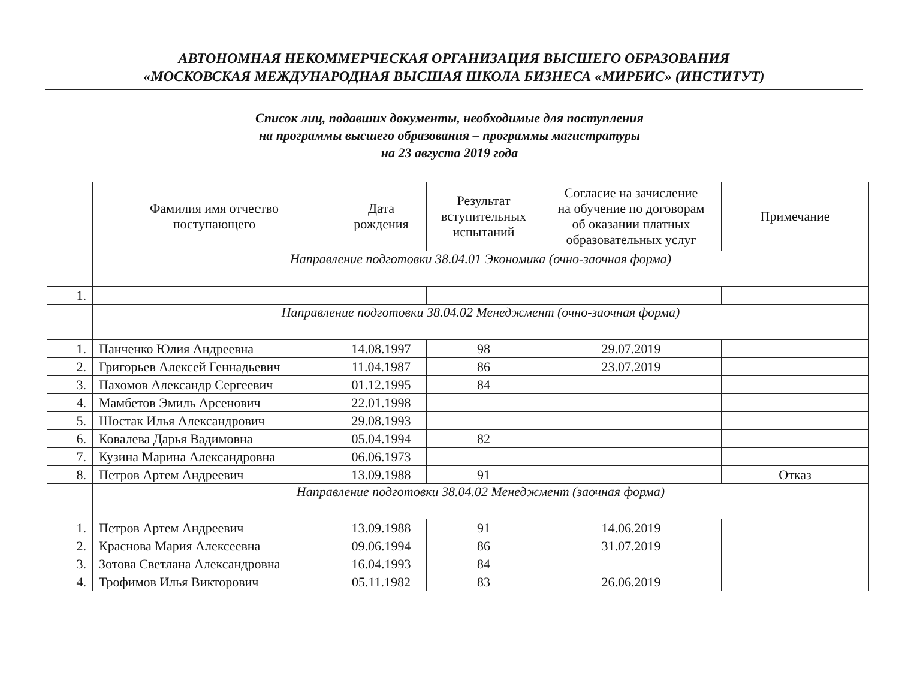АВТОНОМНАЯ НЕКОММЕРЧЕСКАЯ ОРГАНИЗАЦИЯ ВЫСШЕГО ОБРАЗОВАНИЯ
«МОСКОВСКАЯ МЕЖДУНАРОДНАЯ ВЫСШАЯ ШКОЛА БИЗНЕСА «МИРБИС» (ИНСТИТУТ)
Список лиц, подавших документы, необходимые для поступления
на программы высшего образования – программы магистратуры
на 23 августа 2019 года
| | Фамилия имя отчество поступающего | Дата рождения | Результат вступительных испытаний | Согласие на зачисление на обучение по договорам об оказании платных образовательных услуг | Примечание |
| --- | --- | --- | --- | --- | --- |
| | Направление подготовки 38.04.01 Экономика (очно-заочная форма) | | | | |
| 1. | | | | | |
| | Направление подготовки 38.04.02 Менеджмент (очно-заочная форма) | | | | |
| 1. | Панченко Юлия Андреевна | 14.08.1997 | 98 | 29.07.2019 | |
| 2. | Григорьев Алексей Геннадьевич | 11.04.1987 | 86 | 23.07.2019 | |
| 3. | Пахомов Александр Сергеевич | 01.12.1995 | 84 | | |
| 4. | Мамбетов Эмиль Арсенович | 22.01.1998 | | | |
| 5. | Шостак Илья Александрович | 29.08.1993 | | | |
| 6. | Ковалева Дарья Вадимовна | 05.04.1994 | 82 | | |
| 7. | Кузина Марина Александровна | 06.06.1973 | | | |
| 8. | Петров Артем Андреевич | 13.09.1988 | 91 | | Отказ |
| | Направление подготовки 38.04.02 Менеджмент (заочная форма) | | | | |
| 1. | Петров Артем Андреевич | 13.09.1988 | 91 | 14.06.2019 | |
| 2. | Краснова Мария Алексеевна | 09.06.1994 | 86 | 31.07.2019 | |
| 3. | Зотова Светлана Александровна | 16.04.1993 | 84 | | |
| 4. | Трофимов Илья Викторович | 05.11.1982 | 83 | 26.06.2019 | |